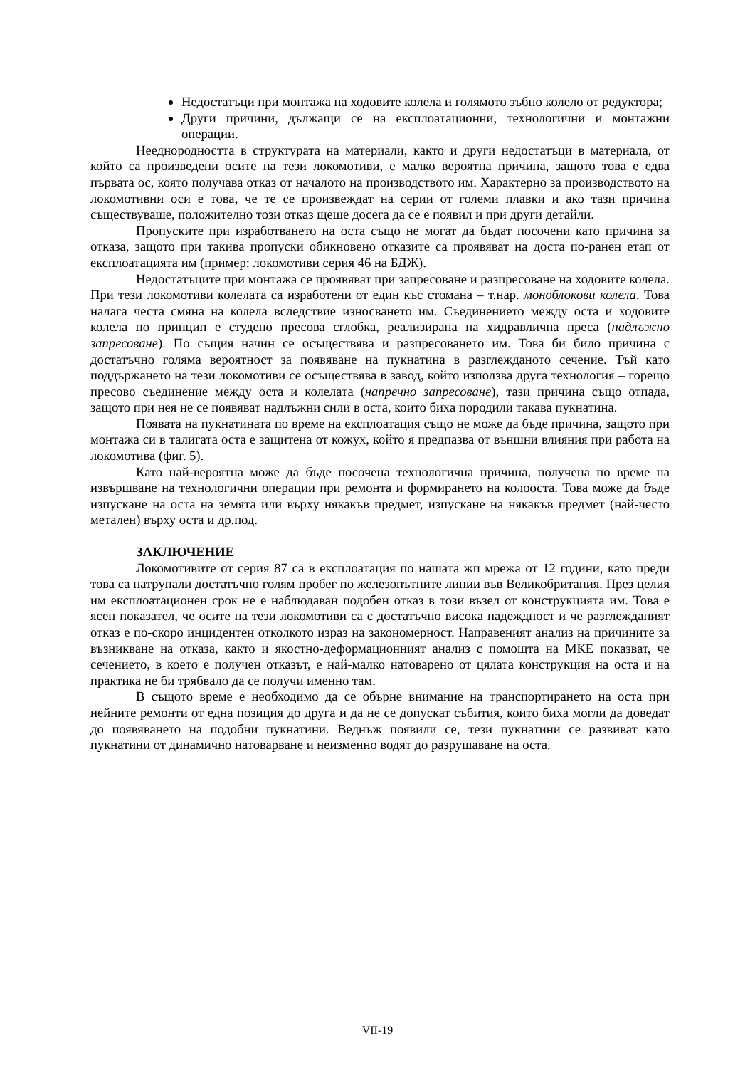Недостатъци при монтажа на ходовите колела и голямото зъбно колело от редуктора;
Други причини, дължащи се на експлоатационни, технологични и монтажни операции.
Нееднородността в структурата на материали, както и други недостатъци в материала, от който са произведени осите на тези локомотиви, е малко вероятна причина, защото това е едва първата ос, която получава отказ от началото на производството им. Характерно за производството на локомотивни оси е това, че те се произвеждат на серии от големи плавки и ако тази причина съществуваше, положително този отказ щеше досега да се е появил и при други детайли.
Пропуските при изработването на оста също не могат да бъдат посочени като причина за отказа, защото при такива пропуски обикновено отказите са проявяват на доста по-ранен етап от експлоатацията им (пример: локомотиви серия 46 на БДЖ).
Недостатъците при монтажа се проявяват при запресоване и разпресоване на ходовите колела. При тези локомотиви колелата са изработени от един къс стомана – т.нар. моноблокови колела. Това налага честа смяна на колела вследствие износването им. Съединението между оста и ходовите колела по принцип е студено пресова сглобка, реализирана на хидравлична преса (надлъжно запресоване). По същия начин се осъществява и разпресоването им. Това би било причина с достатъчно голяма вероятност за появяване на пукнатина в разглежданото сечение. Тъй като поддържането на тези локомотиви се осъществява в завод, който използва друга технология – горещо пресово съединение между оста и колелата (напречно запресоване), тази причина също отпада, защото при нея не се появяват надлъжни сили в оста, които биха породили такава пукнатина.
Появата на пукнатината по време на експлоатация също не може да бъде причина, защото при монтажа си в талигата оста е защитена от кожух, който я предпазва от външни влияния при работа на локомотива (фиг. 5).
Като най-вероятна може да бъде посочена технологична причина, получена по време на извършване на технологични операции при ремонта и формирането на колооста. Това може да бъде изпускане на оста на земята или върху някакъв предмет, изпускане на някакъв предмет (най-често метален) върху оста и др.под.
ЗАКЛЮЧЕНИЕ
Локомотивите от серия 87 са в експлоатация по нашата жп мрежа от 12 години, като преди това са натрупали достатъчно голям пробег по железопътните линии във Великобритания. През целия им експлоатационен срок не е наблюдаван подобен отказ в този възел от конструкцията им. Това е ясен показател, че осите на тези локомотиви са с достатъчно висока надеждност и че разглежданият отказ е по-скоро инцидентен отколкото израз на закономерност. Направеният анализ на причините за възникване на отказа, както и якостно-деформационният анализ с помощта на МКЕ показват, че сечението, в което е получен отказът, е най-малко натоварено от цялата конструкция на оста и на практика не би трябвало да се получи именно там.
В същото време е необходимо да се обърне внимание на транспортирането на оста при нейните ремонти от една позиция до друга и да не се допускат събития, които биха могли да доведат до появяването на подобни пукнатини. Веднъж появили се, тези пукнатини се развиват като пукнатини от динамично натоварване и неизменно водят до разрушаване на оста.
VII-19